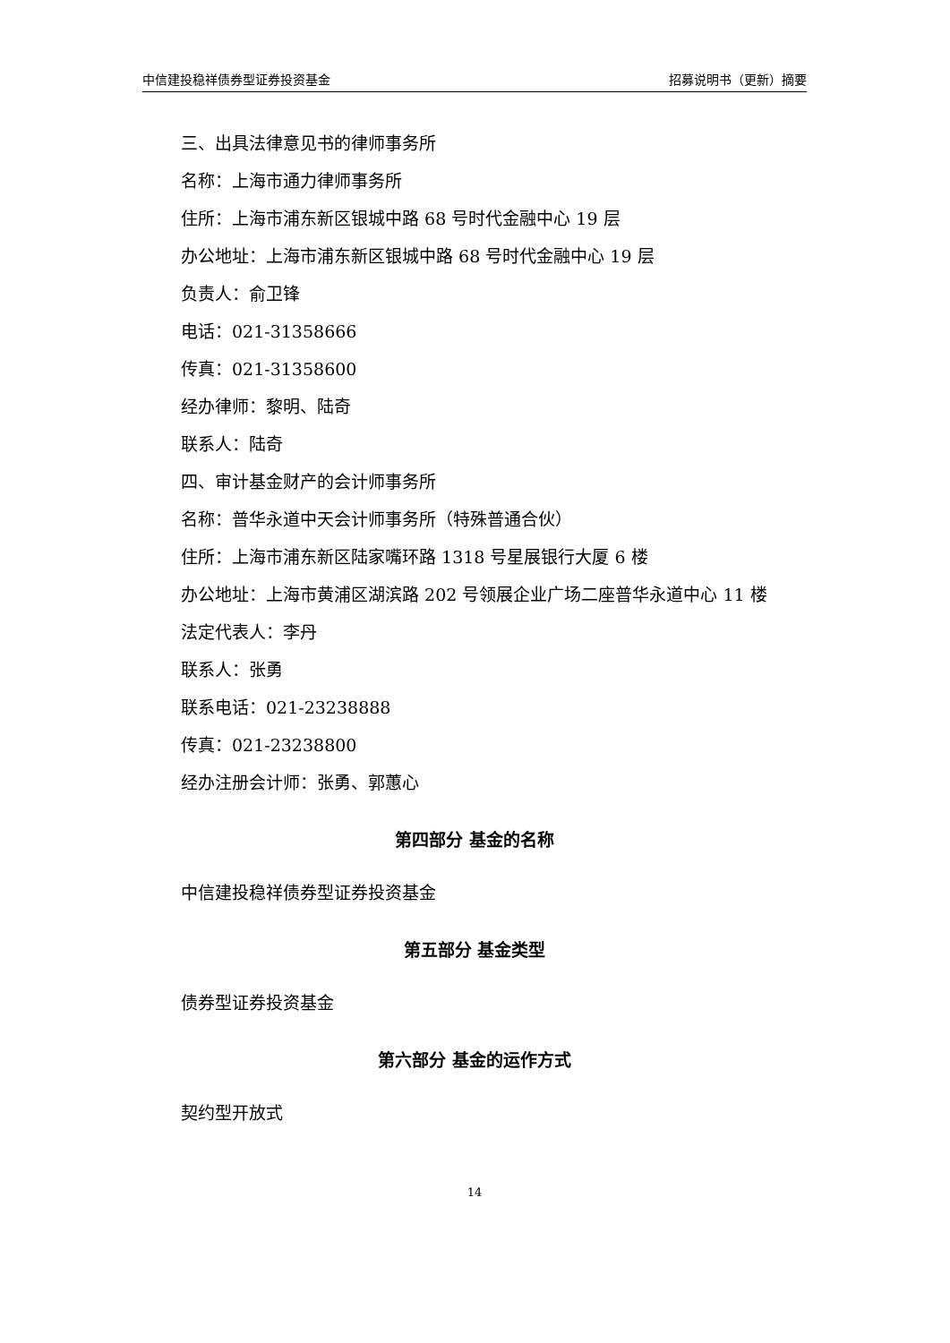中信建投稳祥债券型证券投资基金 招募说明书（更新）摘要
三、出具法律意见书的律师事务所
名称：上海市通力律师事务所
住所：上海市浦东新区银城中路 68 号时代金融中心 19 层
办公地址：上海市浦东新区银城中路 68 号时代金融中心 19 层
负责人：俞卫锋
电话：021-31358666
传真：021-31358600
经办律师：黎明、陆奇
联系人：陆奇
四、审计基金财产的会计师事务所
名称：普华永道中天会计师事务所（特殊普通合伙）
住所：上海市浦东新区陆家嘴环路 1318 号星展银行大厦 6 楼
办公地址：上海市黄浦区湖滨路 202 号领展企业广场二座普华永道中心 11 楼
法定代表人：李丹
联系人：张勇
联系电话：021-23238888
传真：021-23238800
经办注册会计师：张勇、郭蕙心
第四部分 基金的名称
中信建投稳祥债券型证券投资基金
第五部分 基金类型
债券型证券投资基金
第六部分 基金的运作方式
契约型开放式
14